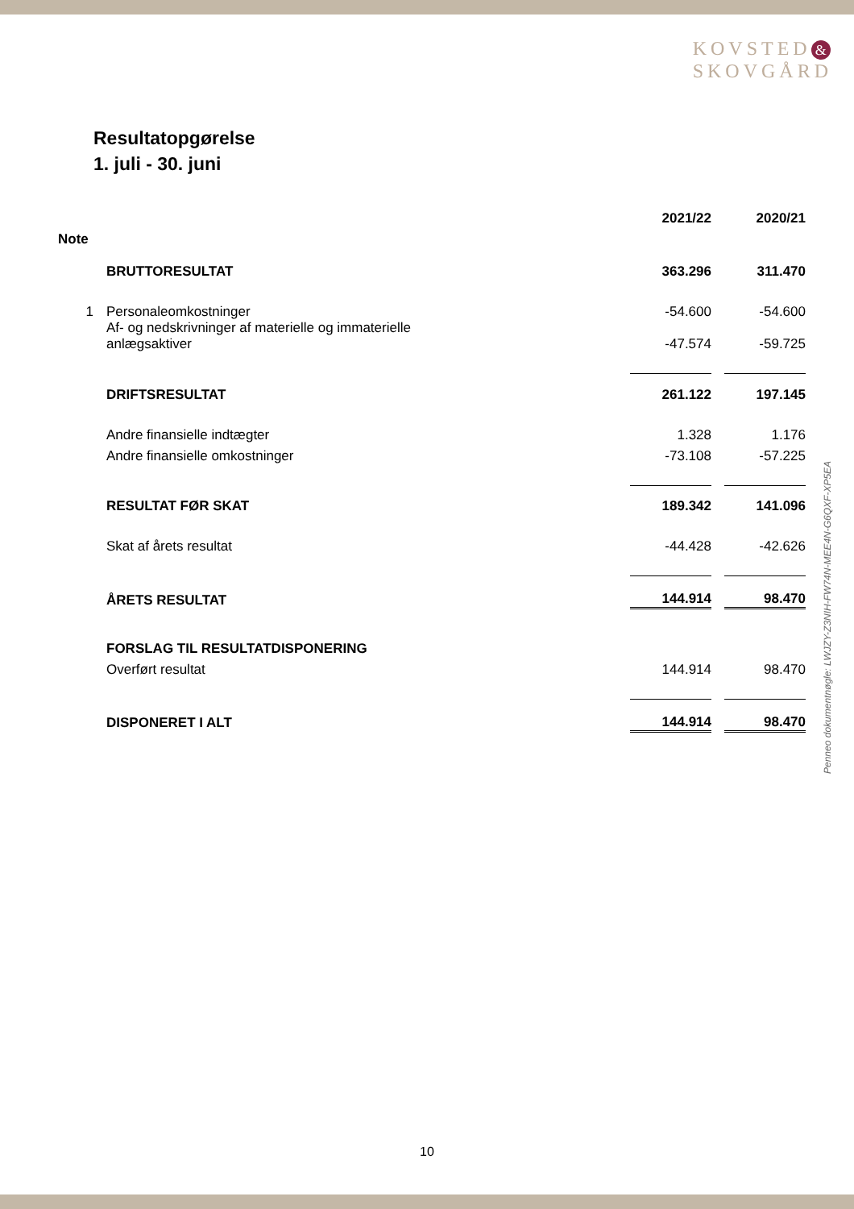KOVSTED &
SKOVGÅRD
Resultatopgørelse
1. juli - 30. juni
| | | 2021/22 | | 2020/21 |
| --- | --- | --- | --- | --- |
| Note | | | | |
| | BRUTTORESULTAT | 363.296 | | 311.470 |
| 1 | Personaleomkostninger | -54.600 | | -54.600 |
| | Af- og nedskrivninger af materielle og immaterielle anlægsaktiver | -47.574 | | -59.725 |
| | DRIFTSRESULTAT | 261.122 | | 197.145 |
| | Andre finansielle indtægter | 1.328 | | 1.176 |
| | Andre finansielle omkostninger | -73.108 | | -57.225 |
| | RESULTAT FØR SKAT | 189.342 | | 141.096 |
| | Skat af årets resultat | -44.428 | | -42.626 |
| | ÅRETS RESULTAT | 144.914 | | 98.470 |
| | FORSLAG TIL RESULTATDISPONERING | | | |
| | Overført resultat | 144.914 | | 98.470 |
| | DISPONERET I ALT | 144.914 | | 98.470 |
Penneo dokumentnøgle: LWJZY-Z3NIH-FW74N-MEE4N-G6QXF-XP5EA
10